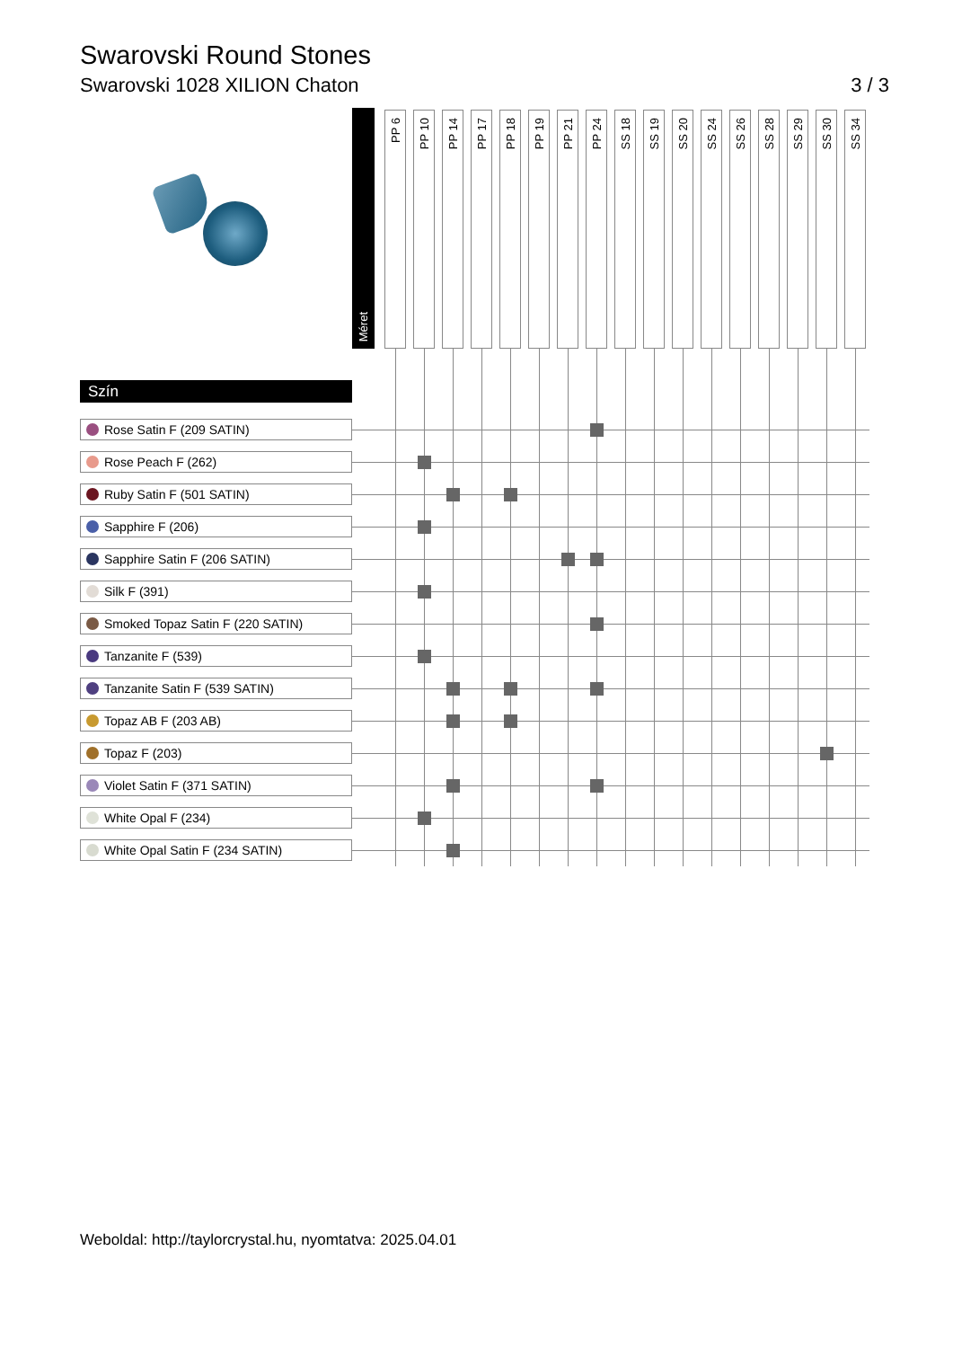Swarovski Round Stones
Swarovski 1028 XILION Chaton 3 / 3
| | Méret | | PP 6 | PP 10 | PP 14 | PP 17 | PP 18 | PP 19 | PP 21 | PP 24 | SS 18 | SS 19 | SS 20 | SS 24 | SS 26 | SS 28 | SS 29 | SS 30 | SS 34 |
| --- | --- | --- | --- | --- | --- | --- | --- | --- | --- | --- | --- | --- | --- | --- | --- | --- | --- | --- | --- |
| Szín | | | | | | | | | | | | | | | | | | | |
| Rose Satin F (209 SATIN) | | | | | | | | | | | | | | | | | | | |
| Rose Peach F (262) | | | | | | | | | | | | | | | | | | | |
| Ruby Satin F (501 SATIN) | | | | | | | | | | | | | | | | | | | |
| Sapphire F (206) | | | | | | | | | | | | | | | | | | | |
| Sapphire Satin F (206 SATIN) | | | | | | | | | | | | | | | | | | | |
| Silk F (391) | | | | | | | | | | | | | | | | | | | |
| Smoked Topaz Satin F (220 SATIN) | | | | | | | | | | | | | | | | | | | |
| Tanzanite F (539) | | | | | | | | | | | | | | | | | | | |
| Tanzanite Satin F (539 SATIN) | | | | | | | | | | | | | | | | | | | |
| Topaz AB F (203 AB) | | | | | | | | | | | | | | | | | | | |
| Topaz F (203) | | | | | | | | | | | | | | | | | | | |
| Violet Satin F (371 SATIN) | | | | | | | | | | | | | | | | | | | |
| White Opal F (234) | | | | | | | | | | | | | | | | | | | |
| White Opal Satin F (234 SATIN) | | | | | | | | | | | | | | | | | | | |
Weboldal: http://taylorcrystal.hu, nyomtatva: 2025.04.01